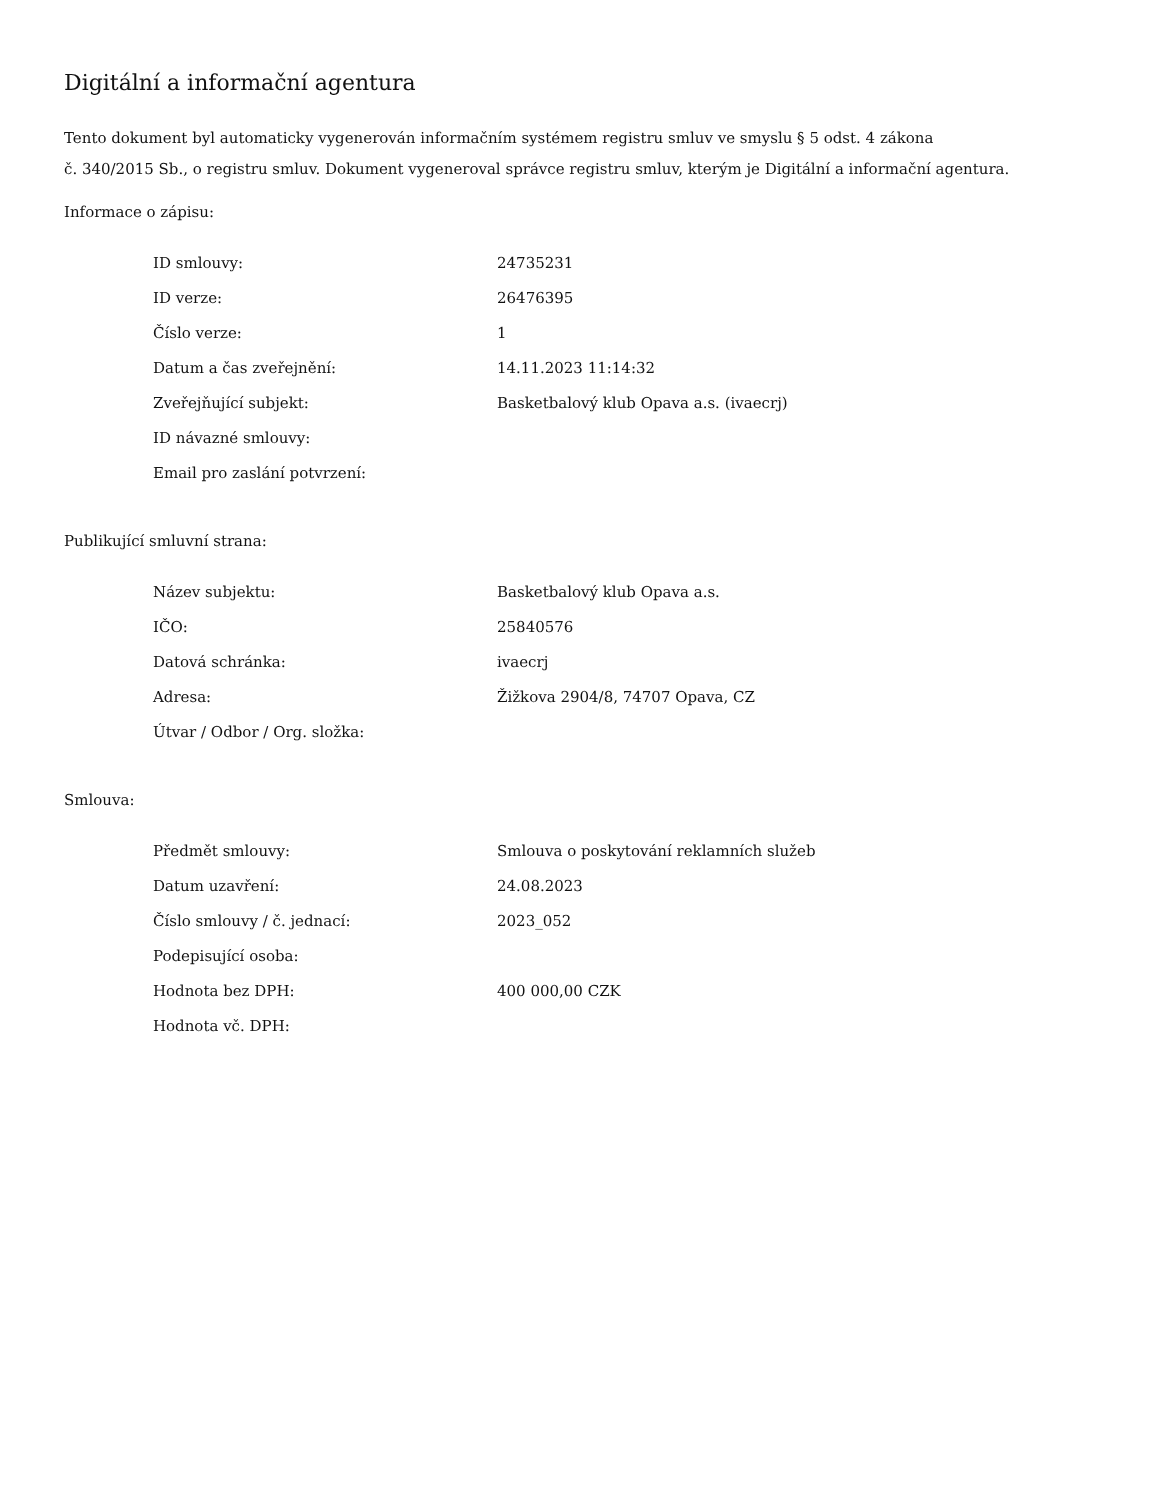Digitální a informační agentura
Tento dokument byl automaticky vygenerován informačním systémem registru smluv ve smyslu § 5 odst. 4 zákona
č. 340/2015 Sb., o registru smluv. Dokument vygeneroval správce registru smluv, kterým je Digitální a informační agentura.
Informace o zápisu:
| ID smlouvy: | 24735231 |
| ID verze: | 26476395 |
| Číslo verze: | 1 |
| Datum a čas zveřejnění: | 14.11.2023 11:14:32 |
| Zveřejňující subjekt: | Basketbalový klub Opava a.s. (ivaecrj) |
| ID návazné smlouvy: | |
| Email pro zaslání potvrzení: | |
Publikující smluvní strana:
| Název subjektu: | Basketbalový klub Opava a.s. |
| IČO: | 25840576 |
| Datová schránka: | ivaecrj |
| Adresa: | Žižkova 2904/8, 74707 Opava, CZ |
| Útvar / Odbor / Org. složka: | |
Smlouva:
| Předmět smlouvy: | Smlouva o poskytování reklamních služeb |
| Datum uzavření: | 24.08.2023 |
| Číslo smlouvy / č. jednací: | 2023_052 |
| Podepisující osoba: | |
| Hodnota bez DPH: | 400 000,00 CZK |
| Hodnota vč. DPH: | |